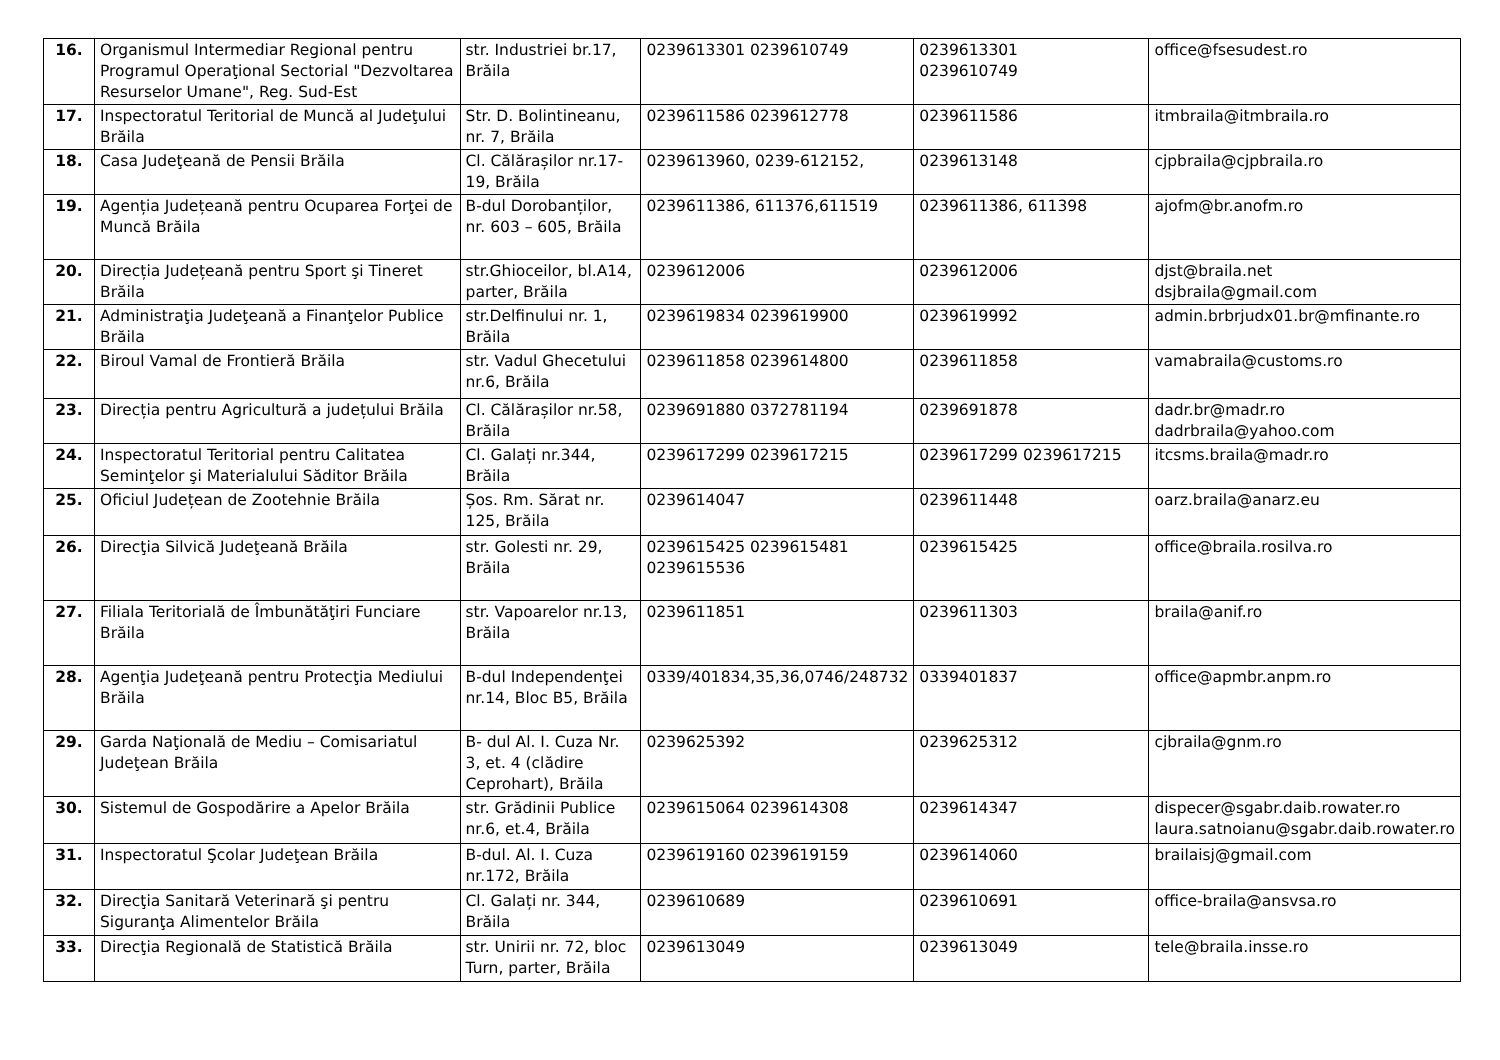| 16. | Organismul Intermediar Regional pentru Programul Operaţional Sectorial "Dezvoltarea Resurselor Umane", Reg. Sud-Est | str. Industriei br.17, Brăila | 0239613301 0239610749 | 0239613301 0239610749 | office@fsesudest.ro |
| 17. | Inspectoratul Teritorial de Muncă al Judeţului Brăila | Str. D. Bolintineanu, nr. 7, Brăila | 0239611586 0239612778 | 0239611586 | itmbraila@itmbraila.ro |
| 18. | Casa Judeţeană de Pensii Brăila | Cl. Călărașilor nr.17-19, Brăila | 0239613960, 0239-612152, | 0239613148 | cjpbraila@cjpbraila.ro |
| 19. | Agenția Județeană pentru Ocuparea Forţei de Muncă Brăila | B-dul Dorobanților, nr. 603 – 605, Brăila | 0239611386, 611376,611519 | 0239611386, 611398 | ajofm@br.anofm.ro |
| 20. | Direcția Județeană pentru Sport şi Tineret Brăila | str.Ghioceilor, bl.A14, parter, Brăila | 0239612006 | 0239612006 | djst@braila.net dsjbraila@gmail.com |
| 21. | Administraţia Judeţeană a Finanţelor Publice Brăila | str.Delfinului nr. 1, Brăila | 0239619834 0239619900 | 0239619992 | admin.brbrjudx01.br@mfinante.ro |
| 22. | Biroul Vamal de Frontieră Brăila | str. Vadul Ghecetului nr.6, Brăila | 0239611858 0239614800 | 0239611858 | vamabraila@customs.ro |
| 23. | Direcția pentru Agricultură a județului Brăila | Cl. Călărașilor nr.58, Brăila | 0239691880 0372781194 | 0239691878 | dadr.br@madr.ro dadrbraila@yahoo.com |
| 24. | Inspectoratul Teritorial pentru Calitatea Seminţelor şi Materialului Săditor Brăila | Cl. Galați nr.344, Brăila | 0239617299 0239617215 | 0239617299 0239617215 | itcsms.braila@madr.ro |
| 25. | Oficiul Județean de Zootehnie Brăila | Șos. Rm. Sărat nr. 125, Brăila | 0239614047 | 0239611448 | oarz.braila@anarz.eu |
| 26. | Direcţia Silvică Judeţeană Brăila | str. Golesti nr. 29, Brăila | 0239615425 0239615481 0239615536 | 0239615425 | office@braila.rosilva.ro |
| 27. | Filiala Teritorială de Îmbunătăţiri Funciare Brăila | str. Vapoarelor nr.13, Brăila | 0239611851 | 0239611303 | braila@anif.ro |
| 28. | Agenţia Judeţeană pentru Protecţia Mediului Brăila | B-dul Independenţei nr.14, Bloc B5, Brăila | 0339/401834,35,36,0746/248732 | 0339401837 | office@apmbr.anpm.ro |
| 29. | Garda Naţională de Mediu – Comisariatul Judeţean Brăila | B- dul Al. I. Cuza Nr. 3, et. 4 (clădire Ceprohart), Brăila | 0239625392 | 0239625312 | cjbraila@gnm.ro |
| 30. | Sistemul de Gospodărire a Apelor Brăila | str. Grădinii Publice nr.6, et.4, Brăila | 0239615064 0239614308 | 0239614347 | dispecer@sgabr.daib.rowater.ro laura.satnoianu@sgabr.daib.rowater.ro |
| 31. | Inspectoratul Şcolar Judeţean Brăila | B-dul. Al. I. Cuza nr.172, Brăila | 0239619160 0239619159 | 0239614060 | brailaisj@gmail.com |
| 32. | Direcţia Sanitară Veterinară şi pentru Siguranţa Alimentelor Brăila | Cl. Galați nr. 344, Brăila | 0239610689 | 0239610691 | office-braila@ansvsa.ro |
| 33. | Direcţia Regională de Statistică Brăila | str. Unirii nr. 72, bloc Turn, parter, Brăila | 0239613049 | 0239613049 | tele@braila.insse.ro |